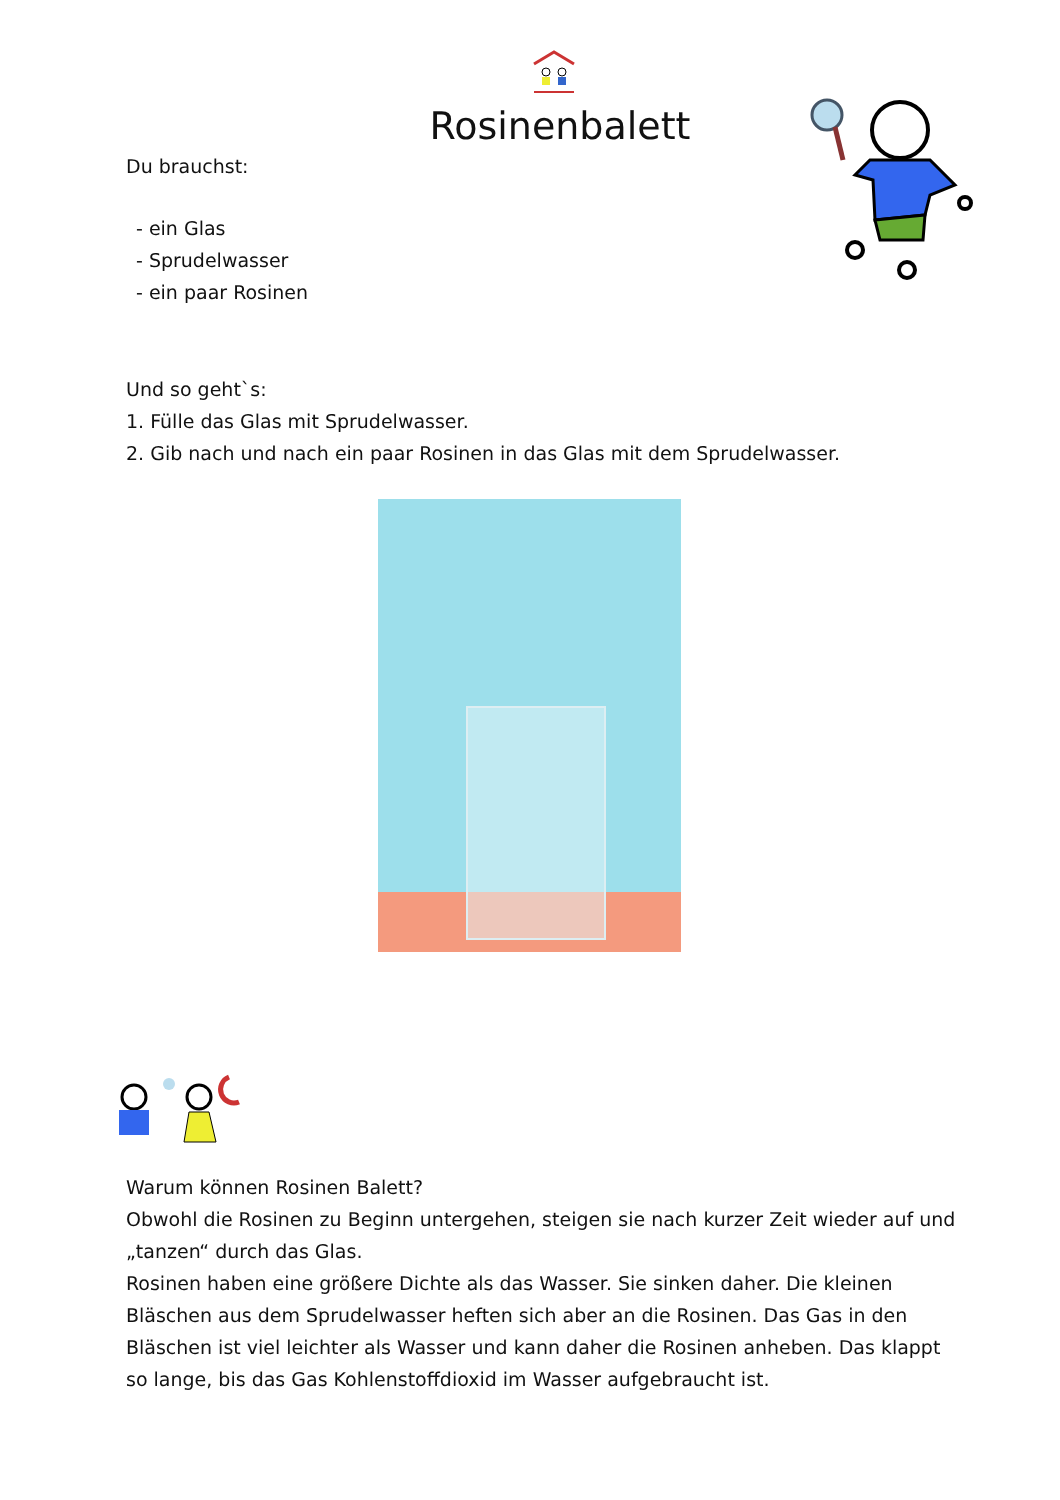Rosinenbalett
Du brauchst:
- ein Glas
- Sprudelwasser
- ein paar Rosinen
Und so geht`s:
1. Fülle das Glas mit Sprudelwasser.
2. Gib nach und nach ein paar Rosinen in das Glas mit dem Sprudelwasser.
Warum können Rosinen Balett?
Obwohl die Rosinen zu Beginn untergehen, steigen sie nach kurzer Zeit wieder auf und „tanzen“ durch das Glas.
Rosinen haben eine größere Dichte als das Wasser. Sie sinken daher. Die kleinen Bläschen aus dem Sprudelwasser heften sich aber an die Rosinen. Das Gas in den Bläschen ist viel leichter als Wasser und kann daher die Rosinen anheben. Das klappt so lange, bis das Gas Kohlenstoffdioxid im Wasser aufgebraucht ist.